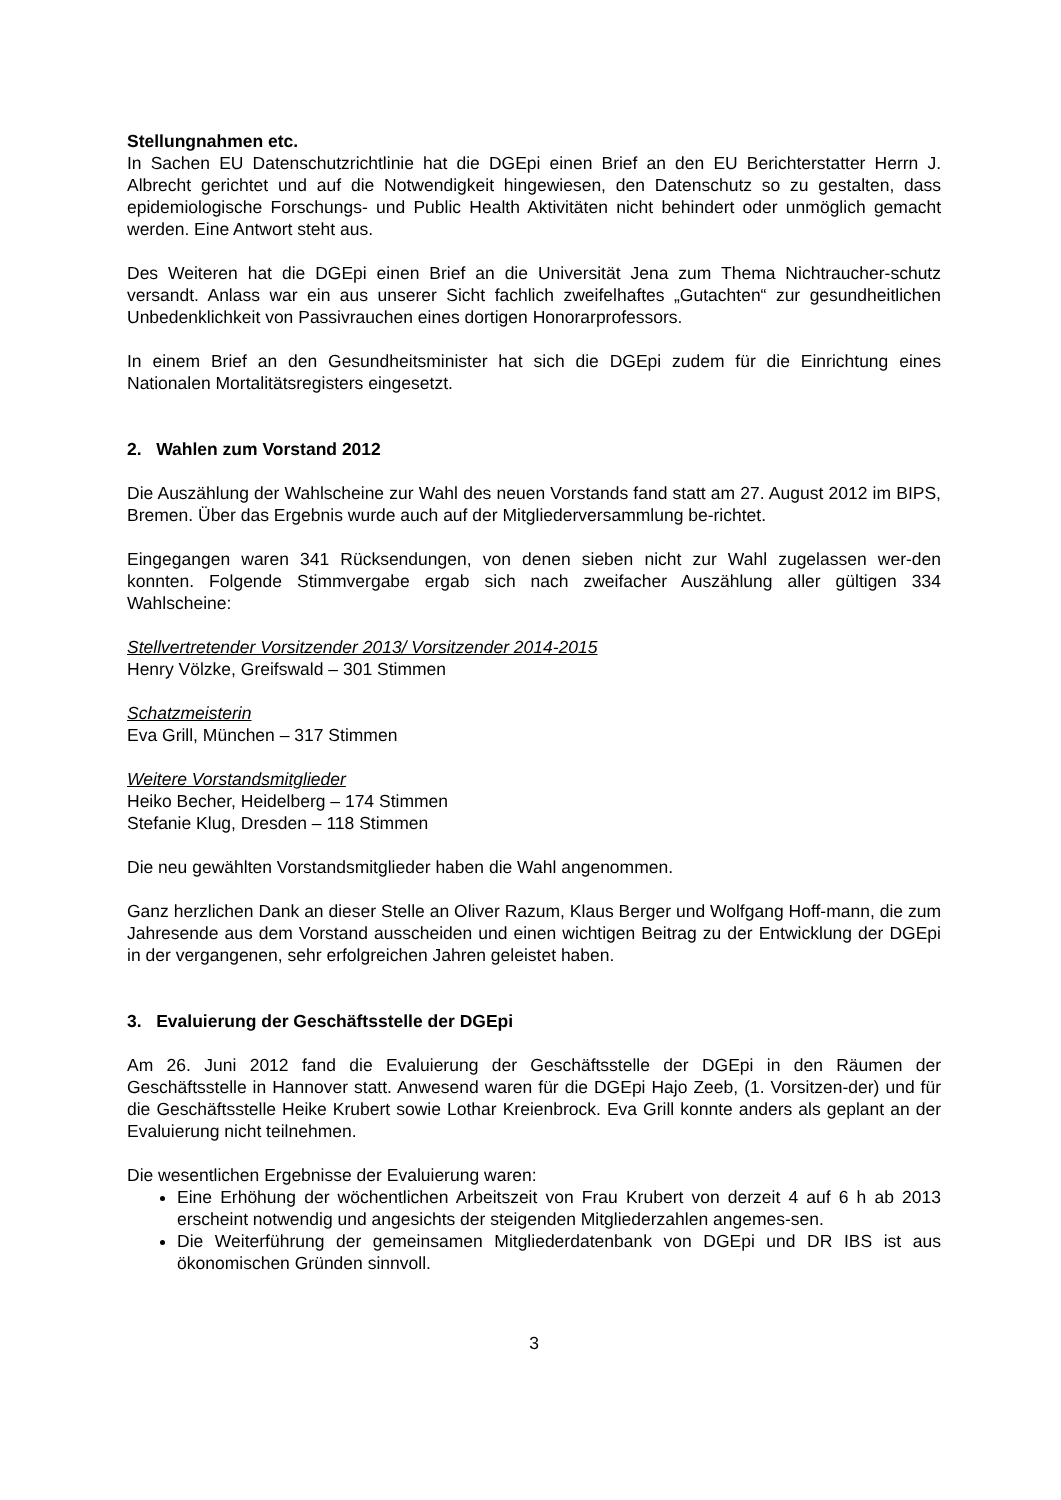Stellungnahmen etc.
In Sachen EU Datenschutzrichtlinie hat die DGEpi einen Brief an den EU Berichterstatter Herrn J. Albrecht gerichtet und auf die Notwendigkeit hingewiesen, den Datenschutz so zu gestalten, dass epidemiologische Forschungs- und Public Health Aktivitäten nicht behindert oder unmöglich gemacht werden. Eine Antwort steht aus.
Des Weiteren hat die DGEpi einen Brief an die Universität Jena zum Thema Nichtraucher-schutz versandt. Anlass war ein aus unserer Sicht fachlich zweifelhaftes „Gutachten“ zur gesundheitlichen Unbedenklichkeit von Passivrauchen eines dortigen Honorarprofessors.
In einem Brief an den Gesundheitsminister hat sich die DGEpi zudem für die Einrichtung eines Nationalen Mortalitätsregisters eingesetzt.
2. Wahlen zum Vorstand 2012
Die Auszählung der Wahlscheine zur Wahl des neuen Vorstands fand statt am 27. August 2012 im BIPS, Bremen. Über das Ergebnis wurde auch auf der Mitgliederversammlung be-richtet.
Eingegangen waren 341 Rücksendungen, von denen sieben nicht zur Wahl zugelassen wer-den konnten. Folgende Stimmvergabe ergab sich nach zweifacher Auszählung aller gültigen 334 Wahlscheine:
Stellvertretender Vorsitzender 2013/ Vorsitzender 2014-2015
Henry Völzke, Greifswald – 301 Stimmen
Schatzmeisterin
Eva Grill, München – 317 Stimmen
Weitere Vorstandsmitglieder
Heiko Becher, Heidelberg – 174 Stimmen
Stefanie Klug, Dresden – 118 Stimmen
Die neu gewählten Vorstandsmitglieder haben die Wahl angenommen.
Ganz herzlichen Dank an dieser Stelle an Oliver Razum, Klaus Berger und Wolfgang Hoff-mann, die zum Jahresende aus dem Vorstand ausscheiden und einen wichtigen Beitrag zu der Entwicklung der DGEpi in der vergangenen, sehr erfolgreichen Jahren geleistet haben.
3. Evaluierung der Geschäftsstelle der DGEpi
Am 26. Juni 2012 fand die Evaluierung der Geschäftsstelle der DGEpi in den Räumen der Geschäftsstelle in Hannover statt. Anwesend waren für die DGEpi Hajo Zeeb, (1. Vorsitzen-der) und für die Geschäftsstelle Heike Krubert sowie Lothar Kreienbrock. Eva Grill konnte anders als geplant an der Evaluierung nicht teilnehmen.
Die wesentlichen Ergebnisse der Evaluierung waren:
Eine Erhöhung der wöchentlichen Arbeitszeit von Frau Krubert von derzeit 4 auf 6 h ab 2013 erscheint notwendig und angesichts der steigenden Mitgliederzahlen angemes-sen.
Die Weiterführung der gemeinsamen Mitgliederdatenbank von DGEpi und DR IBS ist aus ökonomischen Gründen sinnvoll.
3